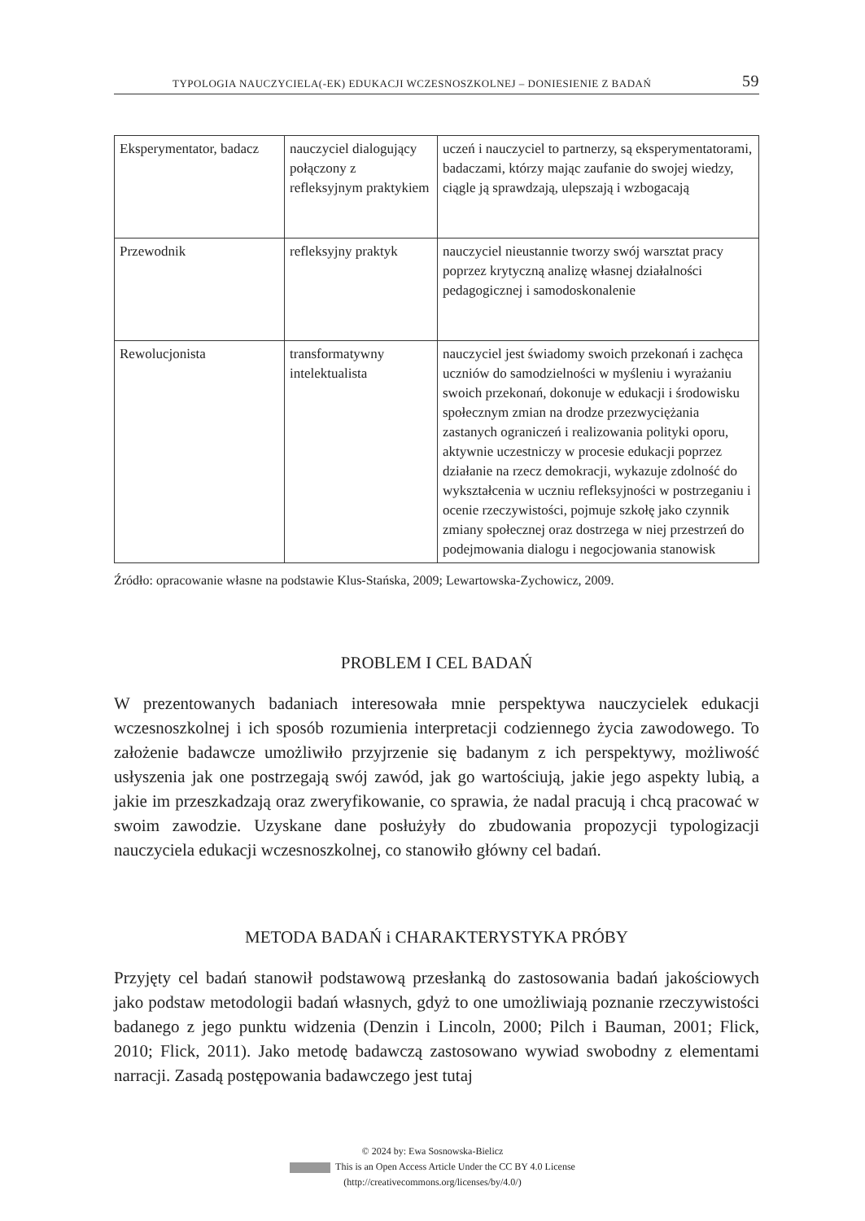TYPOLOGIA NAUCZYCIELA(-EK) EDUKACJI WCZESNOSZKOLNEJ – DONIESIENIE Z BADAŃ 59
| Eksperymentator, badacz | nauczyciel dialogujący połączony z refleksyjnym praktykiem | uczeń i nauczyciel to partnerzy, są eksperymentatorami, badaczami, którzy mając zaufanie do swojej wiedzy, ciągle ją sprawdzają, ulepszają i wzbogacają |
| Przewodnik | refleksyjny praktyk | nauczyciel nieustannie tworzy swój warsztat pracy poprzez krytyczną analizę własnej działalności pedagogicznej i samodoskonalenie |
| Rewolucjonista | transformatywny intelektualista | nauczyciel jest świadomy swoich przekonań i zachęca uczniów do samodzielności w myśleniu i wyrażaniu swoich przekonań, dokonuje w edukacji i środowisku społecznym zmian na drodze przezwyciężania zastanych ograniczeń i realizowania polityki oporu, aktywnie uczestniczy w procesie edukacji poprzez działanie na rzecz demokracji, wykazuje zdolność do wykształcenia w uczniu refleksyjności w postrzeganiu i ocenie rzeczywistości, pojmuje szkołę jako czynnik zmiany społecznej oraz dostrzega w niej przestrzeń do podejmowania dialogu i negocjowania stanowisk |
Źródło: opracowanie własne na podstawie Klus-Stańska, 2009; Lewartowska-Zychowicz, 2009.
PROBLEM I CEL BADAŃ
W prezentowanych badaniach interesowała mnie perspektywa nauczycielek edukacji wczesnoszkolnej i ich sposób rozumienia interpretacji codziennego życia zawodowego. To założenie badawcze umożliwiło przyjrzenie się badanym z ich perspektywy, możliwość usłyszenia jak one postrzegają swój zawód, jak go wartościują, jakie jego aspekty lubią, a jakie im przeszkadzają oraz zweryfikowanie, co sprawia, że nadal pracują i chcą pracować w swoim zawodzie. Uzyskane dane posłużyły do zbudowania propozycji typologizacji nauczyciela edukacji wczesnoszkolnej, co stanowiło główny cel badań.
METODA BADAŃ i CHARAKTERYSTYKA PRÓBY
Przyjęty cel badań stanowił podstawową przesłanką do zastosowania badań jakościowych jako podstaw metodologii badań własnych, gdyż to one umożliwiają poznanie rzeczywistości badanego z jego punktu widzenia (Denzin i Lincoln, 2000; Pilch i Bauman, 2001; Flick, 2010; Flick, 2011). Jako metodę badawczą zastosowano wywiad swobodny z elementami narracji. Zasadą postępowania badawczego jest tutaj
© 2024 by: Ewa Sosnowska-Bielicz
This is an Open Access Article Under the CC BY 4.0 License
(http://creativecommons.org/licenses/by/4.0/)